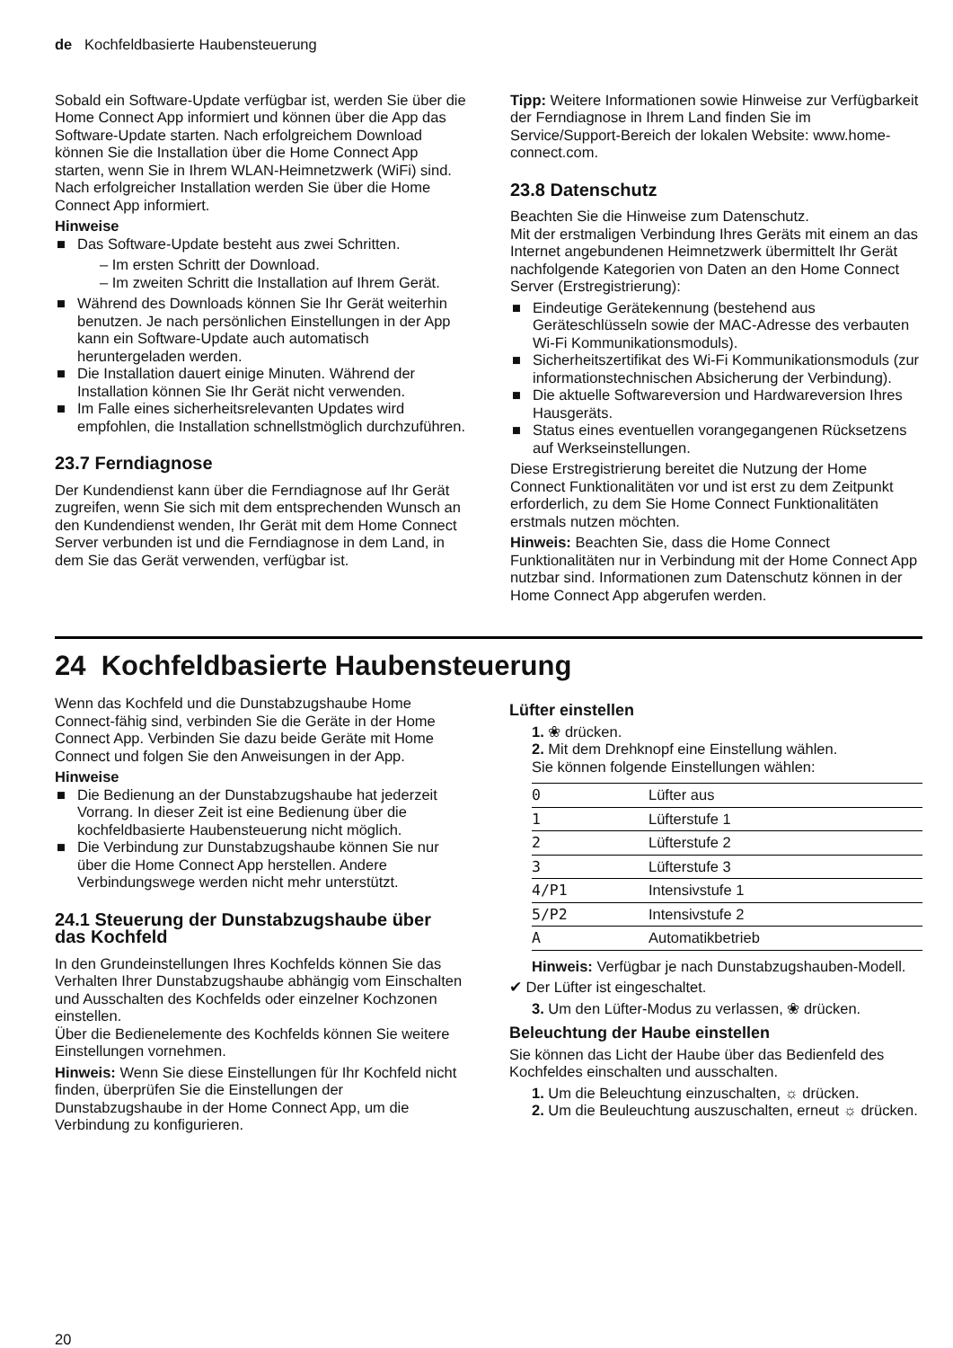de Kochfeldbasierte Haubensteuerung
Sobald ein Software-Update verfügbar ist, werden Sie über die Home Connect App informiert und können über die App das Software-Update starten. Nach erfolgreichem Download können Sie die Installation über die Home Connect App starten, wenn Sie in Ihrem WLAN-Heimnetzwerk (WiFi) sind. Nach erfolgreicher Installation werden Sie über die Home Connect App informiert.
Hinweise
■ Das Software-Update besteht aus zwei Schritten.
– Im ersten Schritt der Download.
– Im zweiten Schritt die Installation auf Ihrem Gerät.
■ Während des Downloads können Sie Ihr Gerät weiterhin benutzen. Je nach persönlichen Einstellungen in der App kann ein Software-Update auch automatisch heruntergeladen werden.
■ Die Installation dauert einige Minuten. Während der Installation können Sie Ihr Gerät nicht verwenden.
■ Im Falle eines sicherheitsrelevanten Updates wird empfohlen, die Installation schnellstmöglich durchzuführen.
23.7 Ferndiagnose
Der Kundendienst kann über die Ferndiagnose auf Ihr Gerät zugreifen, wenn Sie sich mit dem entsprechenden Wunsch an den Kundendienst wenden, Ihr Gerät mit dem Home Connect Server verbunden ist und die Ferndiagnose in dem Land, in dem Sie das Gerät verwenden, verfügbar ist.
Tipp: Weitere Informationen sowie Hinweise zur Verfügbarkeit der Ferndiagnose in Ihrem Land finden Sie im Service/Support-Bereich der lokalen Website: www.home-connect.com.
23.8 Datenschutz
Beachten Sie die Hinweise zum Datenschutz.
Mit der erstmaligen Verbindung Ihres Geräts mit einem an das Internet angebundenen Heimnetzwerk übermittelt Ihr Gerät nachfolgende Kategorien von Daten an den Home Connect Server (Erstregistrierung):
■ Eindeutige Gerätekennung (bestehend aus Geräteschlüsseln sowie der MAC-Adresse des verbauten Wi-Fi Kommunikationsmoduls).
■ Sicherheitszertifikat des Wi-Fi Kommunikationsmoduls (zur informationstechnischen Absicherung der Verbindung).
■ Die aktuelle Softwareversion und Hardwareversion Ihres Hausgeräts.
■ Status eines eventuellen vorangegangenen Rücksetzens auf Werkseinstellungen.
Diese Erstregistrierung bereitet die Nutzung der Home Connect Funktionalitäten vor und ist erst zu dem Zeitpunkt erforderlich, zu dem Sie Home Connect Funktionalitäten erstmals nutzen möchten.
Hinweis: Beachten Sie, dass die Home Connect Funktionalitäten nur in Verbindung mit der Home Connect App nutzbar sind. Informationen zum Datenschutz können in der Home Connect App abgerufen werden.
24 Kochfeldbasierte Haubensteuerung
Wenn das Kochfeld und die Dunstabzugshaube Home Connect-fähig sind, verbinden Sie die Geräte in der Home Connect App. Verbinden Sie dazu beide Geräte mit Home Connect und folgen Sie den Anweisungen in der App.
Hinweise
■ Die Bedienung an der Dunstabzugshaube hat jederzeit Vorrang. In dieser Zeit ist eine Bedienung über die kochfeldbasierte Haubensteuerung nicht möglich.
■ Die Verbindung zur Dunstabzugshaube können Sie nur über die Home Connect App herstellen. Andere Verbindungswege werden nicht mehr unterstützt.
24.1 Steuerung der Dunstabzugshaube über das Kochfeld
In den Grundeinstellungen Ihres Kochfelds können Sie das Verhalten Ihrer Dunstabzugshaube abhängig vom Einschalten und Ausschalten des Kochfelds oder einzelner Kochzonen einstellen.
Über die Bedienelemente des Kochfelds können Sie weitere Einstellungen vornehmen.
Hinweis: Wenn Sie diese Einstellungen für Ihr Kochfeld nicht finden, überprüfen Sie die Einstellungen der Dunstabzugshaube in der Home Connect App, um die Verbindung zu konfigurieren.
Lüfter einstellen
1. ❀ drücken.
2. Mit dem Drehknopf eine Einstellung wählen.
Sie können folgende Einstellungen wählen:
| 0 | Lüfter aus |
| 1 | Lüfterstufe 1 |
| 2 | Lüfterstufe 2 |
| 3 | Lüfterstufe 3 |
| 4/P1 | Intensivstufe 1 |
| 5/P2 | Intensivstufe 2 |
| A | Automatikbetrieb |
Hinweis: Verfügbar je nach Dunstabzugshauben-Modell.
✔ Der Lüfter ist eingeschaltet.
3. Um den Lüfter-Modus zu verlassen, ❀ drücken.
Beleuchtung der Haube einstellen
Sie können das Licht der Haube über das Bedienfeld des Kochfeldes einschalten und ausschalten.
1. Um die Beleuchtung einzuschalten, ☼ drücken.
2. Um die Beuleuchtung auszuschalten, erneut ☼ drücken.
20